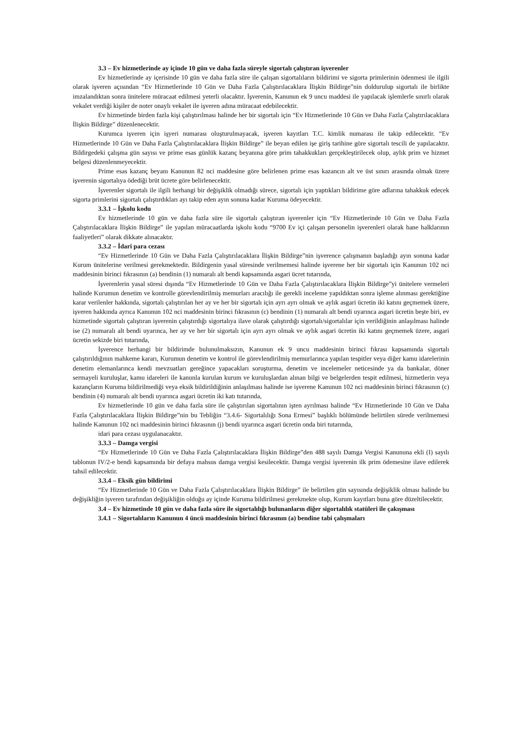3.3 – Ev hizmetlerinde ay içinde 10 gün ve daha fazla süreyle sigortalı çalıştıran işverenler
Ev hizmetlerinde ay içerisinde 10 gün ve daha fazla süre ile çalışan sigortalıların bildirimi ve sigorta primlerinin ödenmesi ile ilgili olarak işveren açısından “Ev Hizmetlerinde 10 Gün ve Daha Fazla Çalıştırılacaklara İlişkin Bildirge”nin doldurulup sigortalı ile birlikte imzalandıktan sonra ünitelere müracaat edilmesi yeterli olacaktır. İşverenin, Kanunun ek 9 uncu maddesi ile yapılacak işlemlerle sınırlı olarak vekalet verdiği kişiler de noter onaylı vekalet ile işveren adına müracaat edebilecektir.
Ev hizmetinde birden fazla kişi çalıştırılması halinde her bir sigortalı için “Ev Hizmetlerinde 10 Gün ve Daha Fazla Çalıştırılacaklara İlişkin Bildirge” düzenlenecektir.
Kurumca işveren için işyeri numarası oluşturulmayacak, işveren kayıtları T.C. kimlik numarası ile takip edilecektir. “Ev Hizmetlerinde 10 Gün ve Daha Fazla Çalıştırılacaklara İlişkin Bildirge” ile beyan edilen işe giriş tarihine göre sigortalı tescili de yapılacaktır. Bildirgedeki çalışma gün sayısı ve prime esas günlük kazanç beyanına göre prim tahakkukları gerçekleştirilecek olup, aylık prim ve hizmet belgesi düzenlenmeyecektir.
Prime esas kazanç beyanı Kanunun 82 nci maddesine göre belirlenen prime esas kazancın alt ve üst sınırı arasında olmak üzere işverenin sigortalıya ödediği brüt ücrete göre belirlenecektir.
İşverenler sigortalı ile ilgili herhangi bir değişiklik olmadığı sürece, sigortalı için yaptıkları bildirime göre adlarına tahakkuk edecek sigorta primlerini sigortalı çalıştırdıkları ayı takip eden ayın sonuna kadar Kuruma ödeyecektir.
3.3.1 – İşkolu kodu
Ev hizmetlerinde 10 gün ve daha fazla süre ile sigortalı çalıştıran işverenler için “Ev Hizmetlerinde 10 Gün ve Daha Fazla Çalıştırılacaklara İlişkin Bildirge” ile yapılan müracaatlarda işkolu kodu “9700 Ev içi çalışan personelin işverenleri olarak hane halklarının faaliyetleri” olarak dikkate alınacaktır.
3.3.2 – İdari para cezası
“Ev Hizmetlerinde 10 Gün ve Daha Fazla Çalıştırılacaklara İlişkin Bildirge”nin işverence çalışmanın başladığı ayın sonuna kadar Kurum ünitelerine verilmesi gerekmektedir. Bildirgenin yasal süresinde verilmemesi halinde işverene her bir sigortalı için Kanunun 102 nci maddesinin birinci fıkrasının (a) bendinin (1) numaralı alt bendi kapsamında asgari ücret tutarında,
İşverenlerin yasal süresi dışında “Ev Hizmetlerinde 10 Gün ve Daha Fazla Çalıştırılacaklara İlişkin Bildirge”yi ünitelere vermeleri halinde Kurumun denetim ve kontrolle görevlendirilmiş memurları aracılığı ile gerekli inceleme yapıldıktan sonra işleme alınması gerektiğine karar verilenler hakkında, sigortalı çalıştırılan her ay ve her bir sigortalı için ayrı ayrı olmak ve aylık asgari ücretin iki katını geçmemek üzere, işveren hakkında ayrıca Kanunun 102 nci maddesinin birinci fıkrasının (c) bendinin (1) numaralı alt bendi uyarınca asgari ücretin beşte biri, ev hizmetinde sigortalı çalıştıran işverenin çalıştırdığı sigortalıya ilave olarak çalıştırdığı sigortalı/sigortalılar için verildiğinin anlaşılması halinde ise (2) numaralı alt bendi uyarınca, her ay ve her bir sigortalı için ayrı ayrı olmak ve aylık asgari ücretin iki katını geçmemek üzere, asgari ücretin sekizde biri tutarında,
İşverence herhangi bir bildirimde bulunulmaksızın, Kanunun ek 9 uncu maddesinin birinci fıkrası kapsamında sigortalı çalıştırıldığının mahkeme kararı, Kurumun denetim ve kontrol ile görevlendirilmiş memurlarınca yapılan tespitler veya diğer kamu idarelerinin denetim elemanlarınca kendi mevzuatları gereğince yapacakları soruşturma, denetim ve incelemeler neticesinde ya da bankalar, döner sermayeli kuruluşlar, kamu idareleri ile kanunla kurulan kurum ve kuruluşlardan alınan bilgi ve belgelerden tespit edilmesi, hizmetlerin veya kazançların Kuruma bildirilmediği veya eksik bildirildiğinin anlaşılması halinde ise işverene Kanunun 102 nci maddesinin birinci fıkrasının (c) bendinin (4) numaralı alt bendi uyarınca asgari ücretin iki katı tutarında,
Ev hizmetlerinde 10 gün ve daha fazla süre ile çalıştırılan sigortalının işten ayrılması halinde “Ev Hizmetlerinde 10 Gün ve Daha Fazla Çalıştırılacaklara İlişkin Bildirge”nin bu Tebliğin “3.4.6- Sigortalılığı Sona Ermesi” başlıklı bölümünde belirtilen sürede verilmemesi halinde Kanunun 102 nci maddesinin birinci fıkrasının (j) bendi uyarınca asgari ücretin onda biri tutarında,
idari para cezası uygulanacaktır.
3.3.3 – Damga vergisi
“Ev Hizmetlerinde 10 Gün ve Daha Fazla Çalıştırılacaklara İlişkin Bildirge”den 488 sayılı Damga Vergisi Kanununa ekli (I) sayılı tablonun IV/2-e bendi kapsamında bir defaya mahsus damga vergisi kesilecektir. Damga vergisi işverenin ilk prim ödemesine ilave edilerek tahsil edilecektir.
3.3.4 – Eksik gün bildirimi
“Ev Hizmetlerinde 10 Gün ve Daha Fazla Çalıştırılacaklara İlişkin Bildirge” ile belirtilen gün sayısında değişiklik olması halinde bu değişikliğin işveren tarafından değişikliğin olduğu ay içinde Kuruma bildirilmesi gerekmekte olup, Kurum kayıtları buna göre düzeltilecektir.
3.4 – Ev hizmetinde 10 gün ve daha fazla süre ile sigortalılığı bulunanların diğer sigortalılık statüleri ile çakışması
3.4.1 – Sigortalıların Kanunun 4 üncü maddesinin birinci fıkrasının (a) bendine tabi çalışmaları